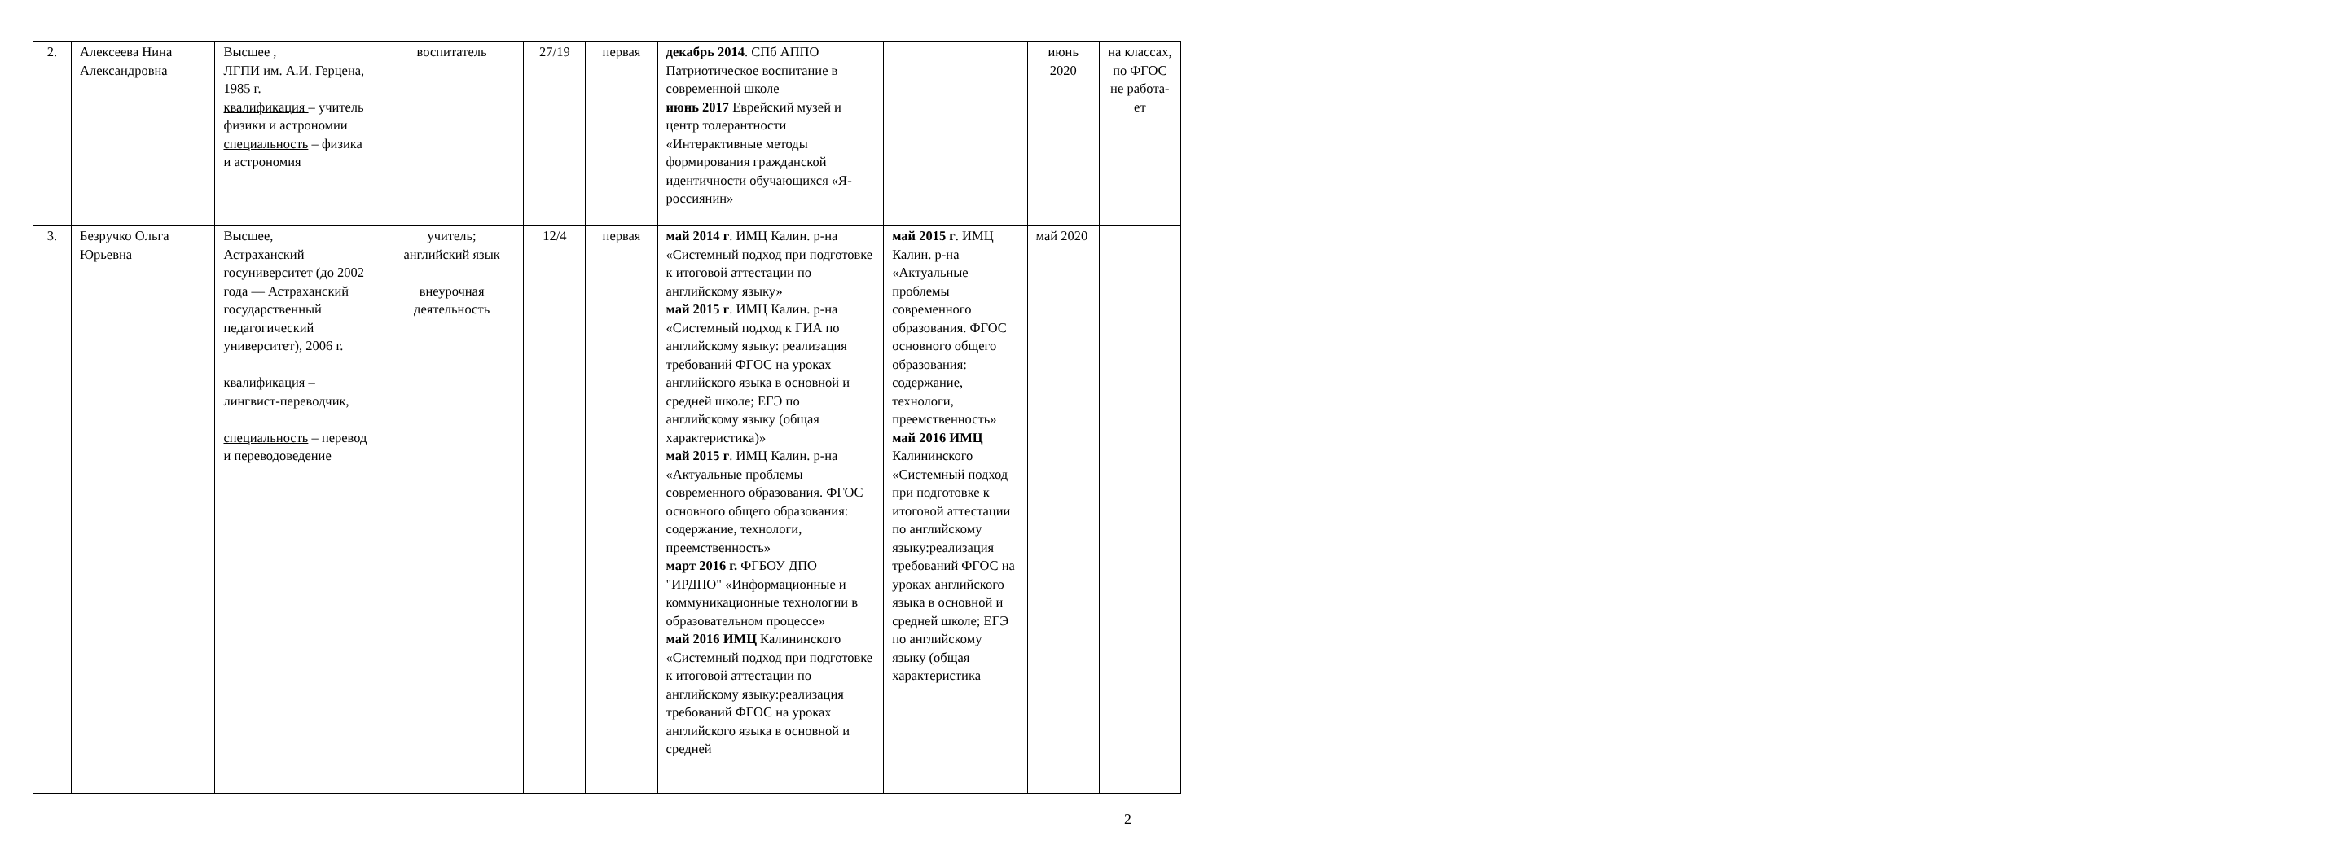| 2. | Алексеева Нина Александровна | Высшее , ЛГПИ им. А.И. Герцена, 1985 г. квалификация – учитель физики и астрономии специальность – физика и астрономия | воспитатель | 27/19 | первая | декабрь 2014 . СПб АППО Патриотическое воспитание в современной школе июнь 2017 Еврейский музей и центр толерантности «Интерактивные методы формирования гражданской идентичности обучающихся «Я-россиянин» | | июнь 2020 | на классах, по ФГОС не работа-ет |
| 3. | Безручко Ольга Юрьевна | Высшее, Астраханский госуниверситет (до 2002 года — Астраханский государственный педагогический университет), 2006 г. квалификация – лингвист-переводчик, специальность – перевод и переводоведение | учитель; английский язык внеурочная деятельность | 12/4 | первая | май 2014 г . ИМЦ Калин. р-на «Системный подход при подготовке к итоговой аттестации по английскому языку» май 2015 г . ИМЦ Калин. р-на «Системный подход к ГИА по английскому языку: реализация требований ФГОС на уроках английского языка в основной и средней школе; ЕГЭ по английскому языку (общая характеристика)» май 2015 г . ИМЦ Калин. р-на «Актуальные проблемы современного образования. ФГОС основного общего образования: содержание, технологи, преемственность» март 2016 г. ФГБОУ ДПО "ИРДПО" «Информационные и коммуникационные технологии в образовательном процессе» май 2016 ИМЦ Калининского «Системный подход при подготовке к итоговой аттестации по английскому языку:реализация требований ФГОС на уроках английского языка в основной и средней | май 2015 г . ИМЦ Калин. р-на «Актуальные проблемы современного образования. ФГОС основного общего образования: содержание, технологи, преемственность» май 2016 ИМЦ Калининского «Системный подход при подготовке к итоговой аттестации по английскому языку:реализация требований ФГОС на уроках английского языка в основной и средней школе; ЕГЭ по английскому языку (общая характеристика | май 2020 | |
2